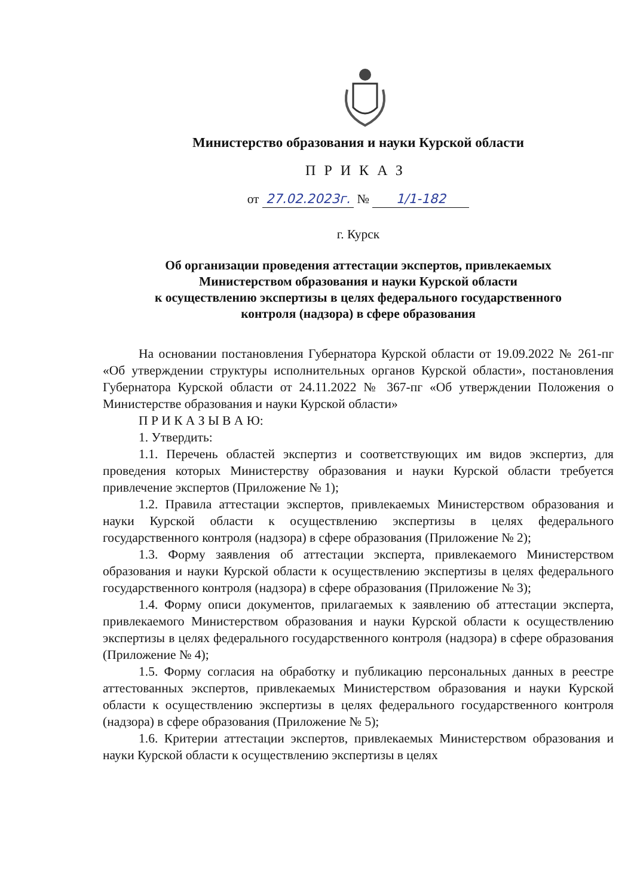Министерство образования и науки Курской области
ПРИКАЗ
от 27.02.2023г. № 1/1-182
г. Курск
Об организации проведения аттестации экспертов, привлекаемых
Министерством образования и науки Курской области
к осуществлению экспертизы в целях федерального государственного
контроля (надзора) в сфере образования
На основании постановления Губернатора Курской области от 19.09.2022 № 261-пг «Об утверждении структуры исполнительных органов Курской области», постановления Губернатора Курской области от 24.11.2022 № 367-пг «Об утверждении Положения о Министерстве образования и науки Курской области»
П Р И К А З Ы В А Ю:
1. Утвердить:
1.1. Перечень областей экспертиз и соответствующих им видов экспертиз, для проведения которых Министерству образования и науки Курской области требуется привлечение экспертов (Приложение № 1);
1.2. Правила аттестации экспертов, привлекаемых Министерством образования и науки Курской области к осуществлению экспертизы в целях федерального государственного контроля (надзора) в сфере образования (Приложение № 2);
1.3. Форму заявления об аттестации эксперта, привлекаемого Министерством образования и науки Курской области к осуществлению экспертизы в целях федерального государственного контроля (надзора) в сфере образования (Приложение № 3);
1.4. Форму описи документов, прилагаемых к заявлению об аттестации эксперта, привлекаемого Министерством образования и науки Курской области к осуществлению экспертизы в целях федерального государственного контроля (надзора) в сфере образования (Приложение № 4);
1.5. Форму согласия на обработку и публикацию персональных данных в реестре аттестованных экспертов, привлекаемых Министерством образования и науки Курской области к осуществлению экспертизы в целях федерального государственного контроля (надзора) в сфере образования (Приложение № 5);
1.6. Критерии аттестации экспертов, привлекаемых Министерством образования и науки Курской области к осуществлению экспертизы в целях